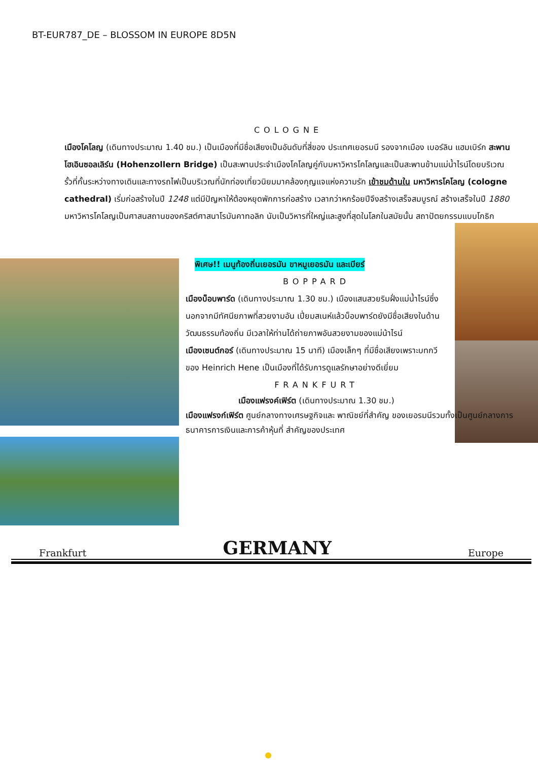BT-EUR787_DE – BLOSSOM IN EUROPE 8D5N
COLOGNE
เมืองโคโลญ (เดินทางประมาณ 1.40 ชม.) เป็นเมืองที่มีชื่อเสียงเป็นอันดับที่สี่ของ ประเทศเยอรมนี รองจากเมือง เบอร์ลิน แฮมเบิร์ก สะพานโฮเอินซอลเลิร์น (Hohenzollern Bridge) เป็นสะพานประจำเมืองโคโลญคู่กับมหาวิหารโคโลญและเป็นสะพานข้ามแม่น้ำไรน์โดยบริเวณรั้วที่กั้นระหว่างทางเดินและทางรถไฟเป็นบริเวณที่นักท่องเที่ยวนิยมมาคล้องกุญแจแห่งความรัก เข้าชมด้านใน มหาวิหารโคโลญ (cologne cathedral) เริ่มก่อสร้างในปี 1248 แต่มีปัญหาให้ต้องหยุดพักการก่อสร้าง เวลากว่าหกร้อยปีจึงสร้างเสร็จสมบูรณ์ สร้างเสร็จในปี 1880 มหาวิหารโคโลญเป็นศาสนสถานของคริสต์ศาสนาโรมันคาทอลิก นับเป็นวิหารที่ใหญ่และสูงที่สุดในโลกในสมัยนั้น สถาปัตยกรรมแบบโกธิก
พิเศษ!! เมนูท้องถิ่นเยอรมัน ขาหมูเยอรมัน และเบียร์
BOPPARD
เมืองบ็อบพาร์ด (เดินทางประมาณ 1.30 ชม.) เมืองแสนสวยริมฝั่งแม่น้ำไรน์ซึ่งนอกจากมีทัศนียภาพที่สวยงามอัน เปี่ยมสเนห์แล้วบ็อบพาร์ดยังมีชื่อเสียงในด้านวัฒนธรรมท้องถิ่น มีเวลาให้ท่านได้ถ่ายภาพอันสวยงามของแม่น้าไรน์
เมืองเซนต์กอร์ (เดินทางประมาณ 15 นาที) เมืองเล็กๆ ที่มีชื่อเสียงเพราะบทกวีของ Heinrich Hene เป็นเมืองที่ได้รับการดูแลรักษาอย่างดีเยี่ยม
FRANKFURT
เมืองแฟรงค์เฟิร์ต (เดินทางประมาณ 1.30 ชม.)
เมืองแฟรงก์เฟิร์ต ศูนย์กลางทางเศรษฐกิจและ พาณิชย์ที่สำคัญ ของเยอรมนีรวมทั้งเป็นศูนย์กลางการธนาคารการเงินและการค้าหุ้นที่ สำคัญของประเทศ
Frankfurt GERMANY Europe